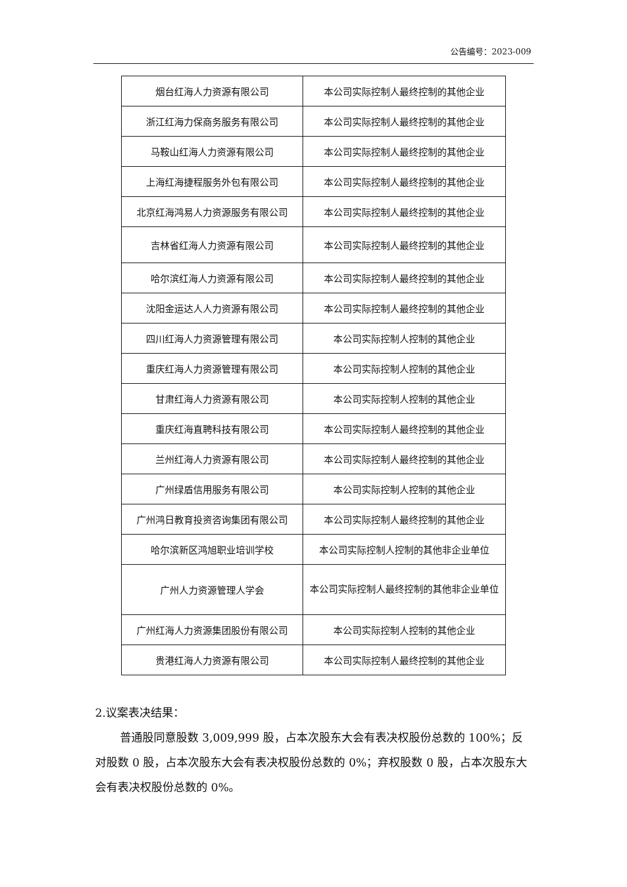公告编号：2023-009
| 烟台红海人力资源有限公司 | 本公司实际控制人最终控制的其他企业 |
| 浙江红海力保商务服务有限公司 | 本公司实际控制人最终控制的其他企业 |
| 马鞍山红海人力资源有限公司 | 本公司实际控制人最终控制的其他企业 |
| 上海红海捷程服务外包有限公司 | 本公司实际控制人最终控制的其他企业 |
| 北京红海鸿易人力资源服务有限公司 | 本公司实际控制人最终控制的其他企业 |
| 吉林省红海人力资源有限公司 | 本公司实际控制人最终控制的其他企业 |
| 哈尔滨红海人力资源有限公司 | 本公司实际控制人最终控制的其他企业 |
| 沈阳金运达人人力资源有限公司 | 本公司实际控制人最终控制的其他企业 |
| 四川红海人力资源管理有限公司 | 本公司实际控制人控制的其他企业 |
| 重庆红海人力资源管理有限公司 | 本公司实际控制人控制的其他企业 |
| 甘肃红海人力资源有限公司 | 本公司实际控制人控制的其他企业 |
| 重庆红海直聘科技有限公司 | 本公司实际控制人最终控制的其他企业 |
| 兰州红海人力资源有限公司 | 本公司实际控制人最终控制的其他企业 |
| 广州绿盾信用服务有限公司 | 本公司实际控制人控制的其他企业 |
| 广州鸿日教育投资咨询集团有限公司 | 本公司实际控制人最终控制的其他企业 |
| 哈尔滨新区鸿旭职业培训学校 | 本公司实际控制人控制的其他非企业单位 |
| 广州人力资源管理人学会 | 本公司实际控制人最终控制的其他非企业单位 |
| 广州红海人力资源集团股份有限公司 | 本公司实际控制人控制的其他企业 |
| 贵港红海人力资源有限公司 | 本公司实际控制人最终控制的其他企业 |
2.议案表决结果：
普通股同意股数 3,009,999 股，占本次股东大会有表决权股份总数的 100%；反对股数 0 股，占本次股东大会有表决权股份总数的 0%；弃权股数 0 股，占本次股东大会有表决权股份总数的 0%。